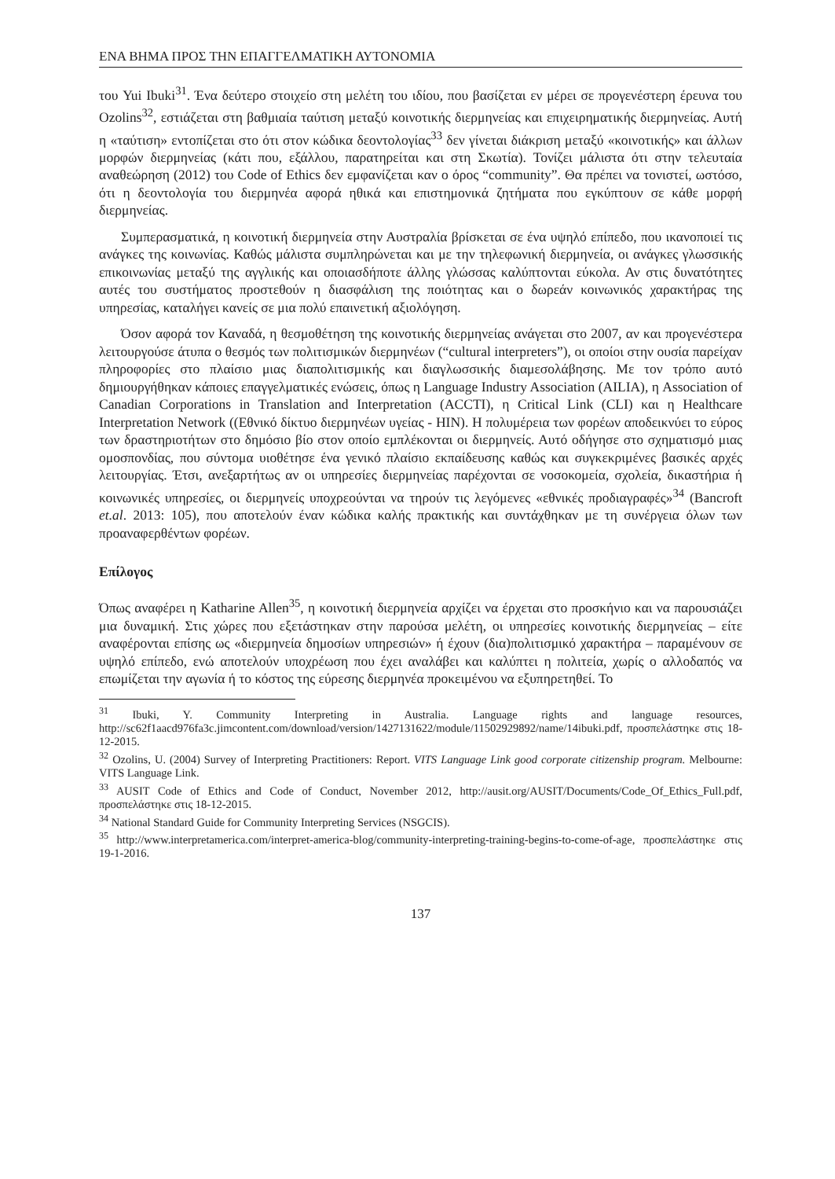ΕΝΑ ΒΗΜΑ ΠΡΟΣ ΤΗΝ ΕΠΑΓΓΕΛΜΑΤΙΚΗ ΑΥΤΟΝΟΜΙΑ
του Yui Ibuki<sup>31</sup>. Ένα δεύτερο στοιχείο στη μελέτη του ιδίου, που βασίζεται εν μέρει σε προγενέστερη έρευνα του Ozolins<sup>32</sup>, εστιάζεται στη βαθμιαία ταύτιση μεταξύ κοινοτικής διερμηνείας και επιχειρηματικής διερμηνείας. Αυτή η «ταύτιση» εντοπίζεται στο ότι στον κώδικα δεοντολογίας<sup>33</sup> δεν γίνεται διάκριση μεταξύ «κοινοτικής» και άλλων μορφών διερμηνείας (κάτι που, εξάλλου, παρατηρείται και στη Σκωτία). Τονίζει μάλιστα ότι στην τελευταία αναθεώρηση (2012) του Code of Ethics δεν εμφανίζεται καν ο όρος “community”. Θα πρέπει να τονιστεί, ωστόσο, ότι η δεοντολογία του διερμηνέα αφορά ηθικά και επιστημονικά ζητήματα που εγκύπτουν σε κάθε μορφή διερμηνείας.
Συμπερασματικά, η κοινοτική διερμηνεία στην Αυστραλία βρίσκεται σε ένα υψηλό επίπεδο, που ικανοποιεί τις ανάγκες της κοινωνίας. Καθώς μάλιστα συμπληρώνεται και με την τηλεφωνική διερμηνεία, οι ανάγκες γλωσσικής επικοινωνίας μεταξύ της αγγλικής και οποιασδήποτε άλλης γλώσσας καλύπτονται εύκολα. Αν στις δυνατότητες αυτές του συστήματος προστεθούν η διασφάλιση της ποιότητας και ο δωρεάν κοινωνικός χαρακτήρας της υπηρεσίας, καταλήγει κανείς σε μια πολύ επαινετική αξιολόγηση.
Όσον αφορά τον Καναδά, η θεσμοθέτηση της κοινοτικής διερμηνείας ανάγεται στο 2007, αν και προγενέστερα λειτουργούσε άτυπα ο θεσμός των πολιτισμικών διερμηνέων (“cultural interpreters”), οι οποίοι στην ουσία παρείχαν πληροφορίες στο πλαίσιο μιας διαπολιτισμικής και διαγλωσσικής διαμεσολάβησης. Με τον τρόπο αυτό δημιουργήθηκαν κάποιες επαγγελματικές ενώσεις, όπως η Language Industry Association (AILIA), η Association of Canadian Corporations in Translation and Interpretation (ACCTI), η Critical Link (CLI) και η Healthcare Interpretation Network ((Εθνικό δίκτυο διερμηνέων υγείας - HIN). Η πολυμέρεια των φορέων αποδεικνύει το εύρος των δραστηριοτήτων στο δημόσιο βίο στον οποίο εμπλέκονται οι διερμηνείς. Αυτό οδήγησε στο σχηματισμό μιας ομοσπονδίας, που σύντομα υιοθέτησε ένα γενικό πλαίσιο εκπαίδευσης καθώς και συγκεκριμένες βασικές αρχές λειτουργίας. Έτσι, ανεξαρτήτως αν οι υπηρεσίες διερμηνείας παρέχονται σε νοσοκομεία, σχολεία, δικαστήρια ή κοινωνικές υπηρεσίες, οι διερμηνείς υποχρεούνται να τηρούν τις λεγόμενες «εθνικές προδιαγραφές»<sup>34</sup> (Bancroft et.al. 2013: 105), που αποτελούν έναν κώδικα καλής πρακτικής και συντάχθηκαν με τη συνέργεια όλων των προαναφερθέντων φορέων.
Επίλογος
Όπως αναφέρει η Katharine Allen<sup>35</sup>, η κοινοτική διερμηνεία αρχίζει να έρχεται στο προσκήνιο και να παρουσιάζει μια δυναμική. Στις χώρες που εξετάστηκαν στην παρούσα μελέτη, οι υπηρεσίες κοινοτικής διερμηνείας – είτε αναφέρονται επίσης ως «διερμηνεία δημοσίων υπηρεσιών» ή έχουν (δια)πολιτισμικό χαρακτήρα – παραμένουν σε υψηλό επίπεδο, ενώ αποτελούν υποχρέωση που έχει αναλάβει και καλύπτει η πολιτεία, χωρίς ο αλλοδαπός να επωμίζεται την αγωνία ή το κόστος της εύρεσης διερμηνέα προκειμένου να εξυπηρετηθεί. Το
<sup>31</sup> Ibuki, Y. Community Interpreting in Australia. Language rights and language resources, http://sc62f1aacd976fa3c.jimcontent.com/download/version/1427131622/module/11502929892/name/14ibuki.pdf, προσπελάστηκε στις 18-12-2015.
<sup>32</sup> Ozolins, U. (2004) Survey of Interpreting Practitioners: Report. VITS Language Link good corporate citizenship program. Melbourne: VITS Language Link.
<sup>33</sup> AUSIT Code of Ethics and Code of Conduct, November 2012, http://ausit.org/AUSIT/Documents/Code_Of_Ethics_Full.pdf, προσπελάστηκε στις 18-12-2015.
<sup>34</sup> National Standard Guide for Community Interpreting Services (NSGCIS).
<sup>35</sup> http://www.interpretamerica.com/interpret-america-blog/community-interpreting-training-begins-to-come-of-age, προσπελάστηκε στις 19-1-2016.
137